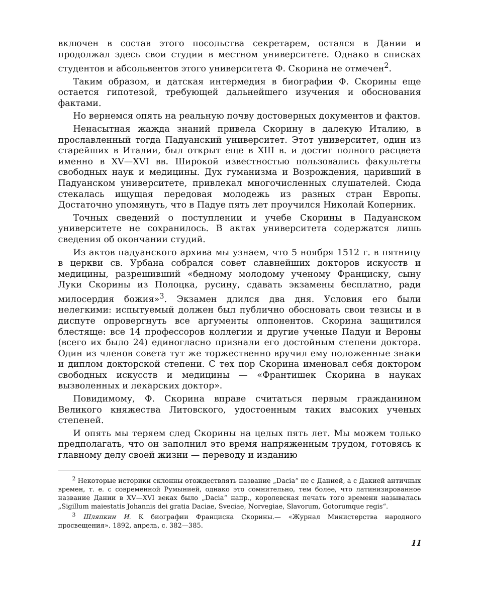включен в состав этого посольства секретарем, остался в Дании и продолжал здесь свои студии в местном университете. Однако в списках студентов и абсольвентов этого университета Ф. Скорина не отмечен<sup>2</sup>.
Таким образом, и датская интермедия в биографии Ф. Скорины еще остается гипотезой, требующей дальнейшего изучения и обоснования фактами.
Но вернемся опять на реальную почву достоверных документов и фактов.
Ненасытная жажда знаний привела Скорину в далекую Италию, в прославленный тогда Падуанский университет. Этот университет, один из старейших в Италии, был открыт еще в XIII в. и достиг полного расцвета именно в XV—XVI вв. Широкой известностью пользовались факультеты свободных наук и медицины. Дух гуманизма и Возрождения, царивший в Падуанском университете, привлекал многочисленных слушателей. Сюда стекалась ищущая передовая молодежь из разных стран Европы. Достаточно упомянуть, что в Падуе пять лет проучился Николай Коперник.
Точных сведений о поступлении и учебе Скорины в Падуанском университете не сохранилось. В актах университета содержатся лишь сведения об окончании студий.
Из актов падуанского архива мы узнаем, что 5 ноября 1512 г. в пятницу в церкви св. Урбана собрался совет славнейших докторов искусств и медицины, разрешивший «бедному молодому ученому Франциску, сыну Луки Скорины из Полоцка, русину, сдавать экзамены бесплатно, ради милосердия божия»<sup>3</sup>. Экзамен длился два дня. Условия его были нелегкими: испытуемый должен был публично обосновать свои тезисы и в диспуте опровергнуть все аргументы оппонентов. Скорина защитился блестяще: все 14 профессоров коллегии и другие ученые Падуи и Вероны (всего их было 24) единогласно признали его достойным степени доктора. Один из членов совета тут же торжественно вручил ему положенные знаки и диплом докторской степени. С тех пор Скорина именовал себя доктором свободных искусств и медицины — «Франтишек Скорина в науках вызволенных и лекарских доктор».
Повидимому, Ф. Скорина вправе считаться первым гражданином Великого княжества Литовского, удостоенным таких высоких ученых степеней.
И опять мы теряем след Скорины на целых пять лет. Мы можем только предполагать, что он заполнил это время напряженным трудом, готовясь к главному делу своей жизни — переводу и изданию
<sup>2</sup> Некоторые историки склонны отождествлять название „Dacia“ не с Данией, а с Дакией античных времен, т. е. с современной Румынией, однако это сомнительно, тем более, что латинизированное название Дании в XV—XVI веках было „Dacia“ напр., королевская печать того времени называлась „Sigillum maiestatis Johannis dei gratia Daciae, Sveciae, Norvegiae, Slavorum, Gotorumque regis“.
<sup>3</sup> Шляпкин И. К биографии Франциска Скорины.— «Журнал Министерства народного просвещения». 1892, апрель, с. 382—385.
11